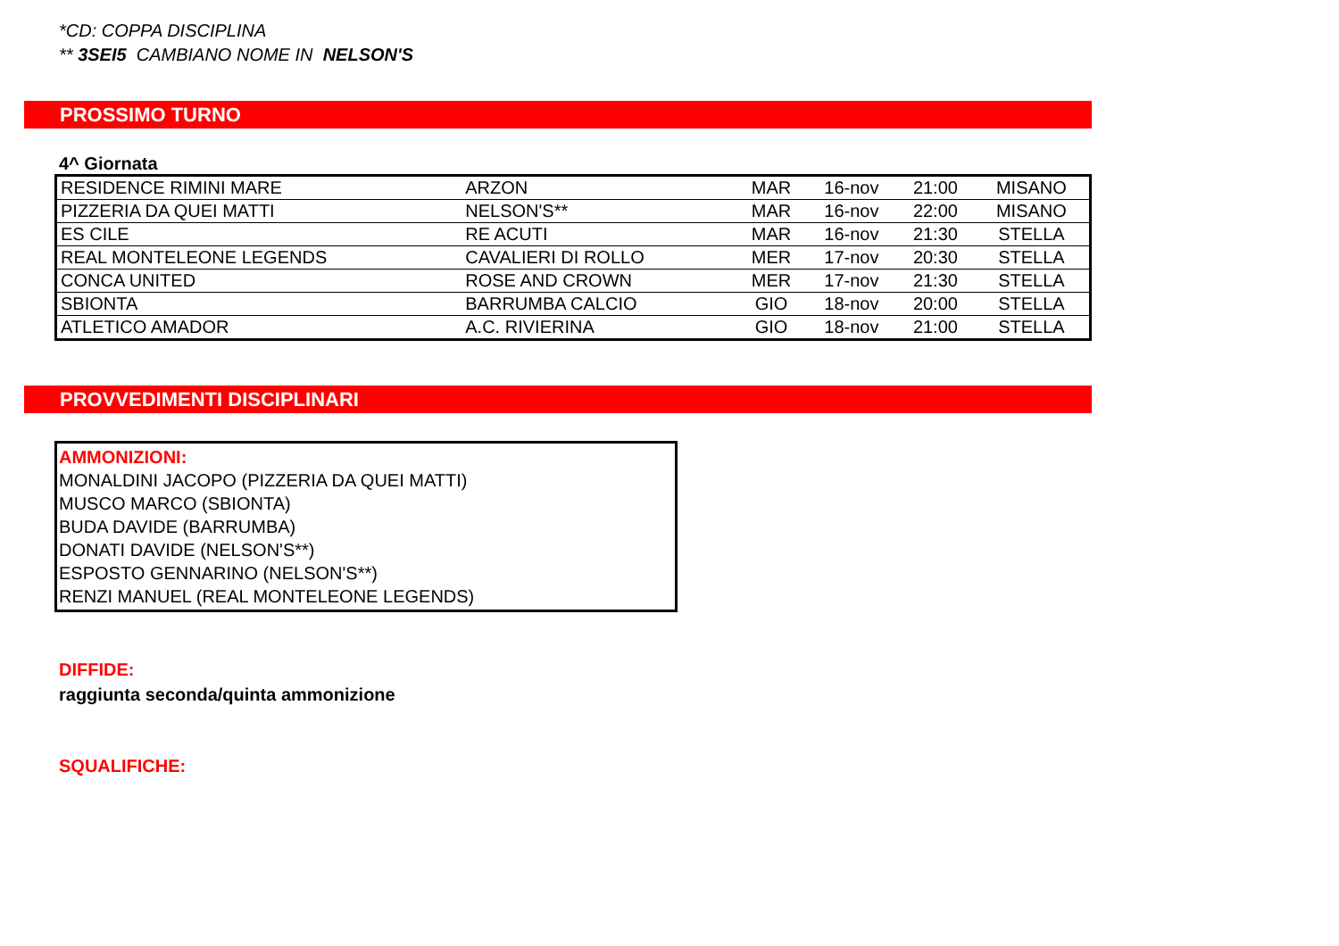*CD: COPPA DISCIPLINA
** 3SEI5 CAMBIANO NOME IN NELSON'S
PROSSIMO TURNO
4^ Giornata
| RESIDENCE RIMINI MARE | ARZON | MAR | 16-nov | 21:00 | MISANO |
| PIZZERIA DA QUEI MATTI | NELSON'S** | MAR | 16-nov | 22:00 | MISANO |
| ES CILE | RE ACUTI | MAR | 16-nov | 21:30 | STELLA |
| REAL MONTELEONE LEGENDS | CAVALIERI DI ROLLO | MER | 17-nov | 20:30 | STELLA |
| CONCA UNITED | ROSE AND CROWN | MER | 17-nov | 21:30 | STELLA |
| SBIONTA | BARRUMBA CALCIO | GIO | 18-nov | 20:00 | STELLA |
| ATLETICO AMADOR | A.C. RIVIERINA | GIO | 18-nov | 21:00 | STELLA |
PROVVEDIMENTI DISCIPLINARI
AMMONIZIONI:
MONALDINI JACOPO (PIZZERIA DA QUEI MATTI)
MUSCO MARCO (SBIONTA)
BUDA DAVIDE (BARRUMBA)
DONATI DAVIDE (NELSON'S**)
ESPOSTO GENNARINO (NELSON'S**)
RENZI MANUEL (REAL MONTELEONE LEGENDS)
DIFFIDE:
raggiunta seconda/quinta ammonizione
SQUALIFICHE: